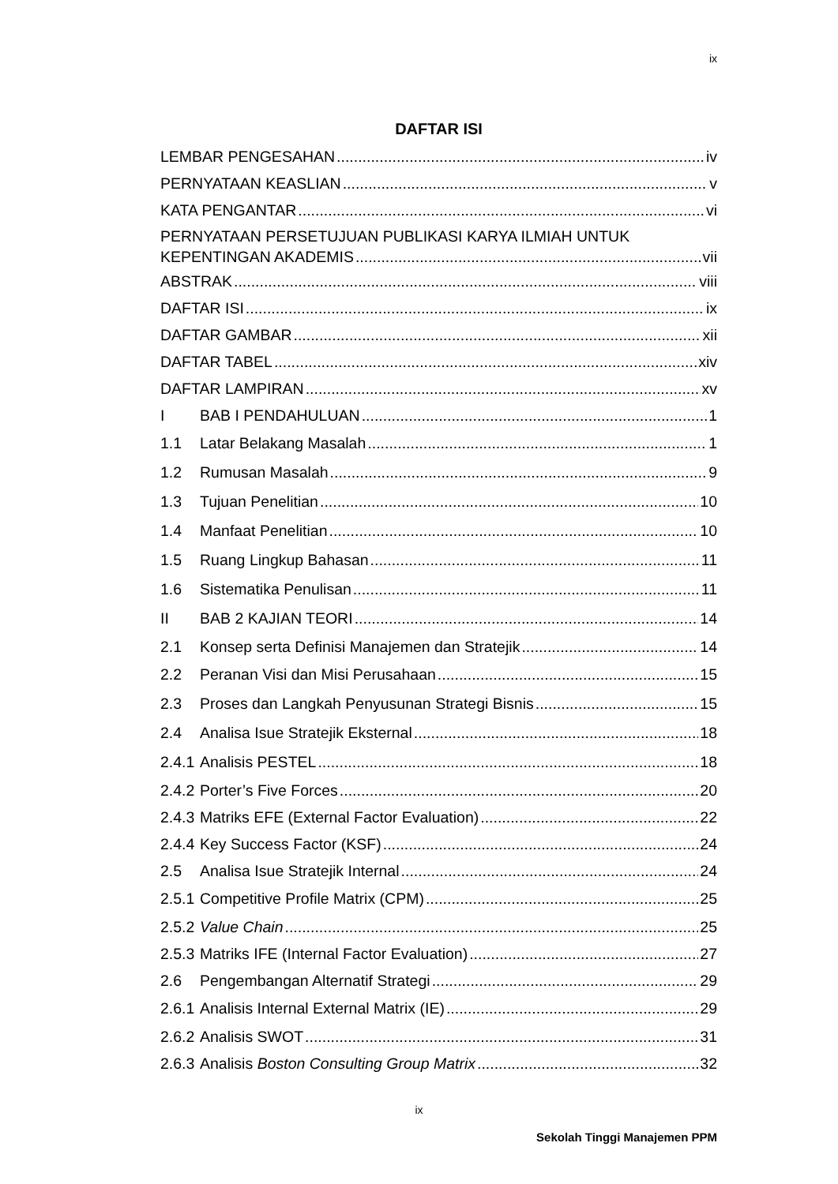ix
DAFTAR ISI
LEMBAR PENGESAHAN iv
PERNYATAAN KEASLIAN v
KATA PENGANTAR vi
PERNYATAAN PERSETUJUAN PUBLIKASI KARYA ILMIAH UNTUK
KEPENTINGAN AKADEMIS vii
ABSTRAK viii
DAFTAR ISI ix
DAFTAR GAMBAR xii
DAFTAR TABEL xiv
DAFTAR LAMPIRAN xv
I BAB I PENDAHULUAN 1
1.1 Latar Belakang Masalah 1
1.2 Rumusan Masalah 9
1.3 Tujuan Penelitian 10
1.4 Manfaat Penelitian 10
1.5 Ruang Lingkup Bahasan 11
1.6 Sistematika Penulisan 11
II BAB 2 KAJIAN TEORI 14
2.1 Konsep serta Definisi Manajemen dan Stratejik 14
2.2 Peranan Visi dan Misi Perusahaan 15
2.3 Proses dan Langkah Penyusunan Strategi Bisnis 15
2.4 Analisa Isue Stratejik Eksternal 18
2.4.1 Analisis PESTEL 18
2.4.2 Porter’s Five Forces 20
2.4.3 Matriks EFE (External Factor Evaluation) 22
2.4.4 Key Success Factor (KSF) 24
2.5 Analisa Isue Stratejik Internal 24
2.5.1 Competitive Profile Matrix (CPM) 25
2.5.2 Value Chain 25
2.5.3 Matriks IFE (Internal Factor Evaluation) 27
2.6 Pengembangan Alternatif Strategi 29
2.6.1 Analisis Internal External Matrix (IE) 29
2.6.2 Analisis SWOT 31
2.6.3 Analisis Boston Consulting Group Matrix 32
ix
Sekolah Tinggi Manajemen PPM